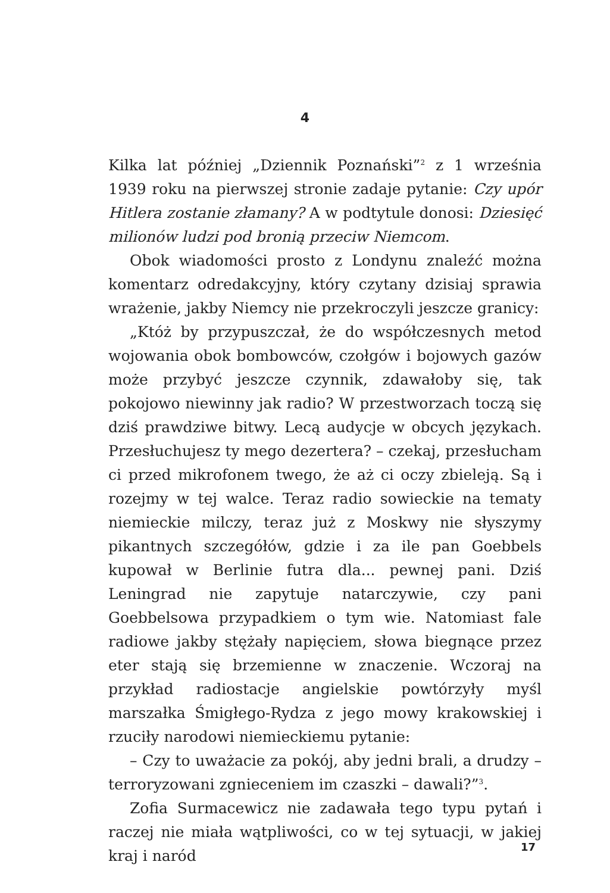4
Kilka lat później „Dziennik Poznański”<sup>2</sup> z 1 września 1939 roku na pierwszej stronie zadaje pytanie: Czy upór Hitlera zostanie złamany? A w podtytule donosi: Dziesięć milionów ludzi pod bronią przeciw Niemcom.
Obok wiadomości prosto z Londynu znaleźć można komentarz odredakcyjny, który czytany dzisiaj sprawia wrażenie, jakby Niemcy nie przekroczyli jeszcze granicy:
„Któż by przypuszczał, że do współczesnych metod wojowania obok bombowców, czołgów i bojowych gazów może przybyć jeszcze czynnik, zdawałoby się, tak pokojowo niewinny jak radio? W przestworzach toczą się dziś prawdziwe bitwy. Lecą audycje w obcych językach. Przesłuchujesz ty mego dezertera? – czekaj, przesłucham ci przed mikrofonem twego, że aż ci oczy zbieleją. Są i rozejmy w tej walce. Teraz radio sowieckie na tematy niemieckie milczy, teraz już z Moskwy nie słyszymy pikantnych szczegółów, gdzie i za ile pan Goebbels kupował w Berlinie futra dla... pewnej pani. Dziś Leningrad nie zapytuje natarczywie, czy pani Goebbelsowa przypadkiem o tym wie. Natomiast fale radiowe jakby stężały napięciem, słowa biegnące przez eter stają się brzemienne w znaczenie. Wczoraj na przykład radiostacje angielskie powtórzyły myśl marszałka Śmigłego-Rydza z jego mowy krakowskiej i rzuciły narodowi niemieckiemu pytanie:
– Czy to uważacie za pokój, aby jedni brali, a drudzy – terroryzowani zgnieceniem im czaszki – dawali?”<sup>3</sup>.
Zofia Surmacewicz nie zadawała tego typu pytań i raczej nie miała wątpliwości, co w tej sytuacji, w jakiej kraj i naród
17